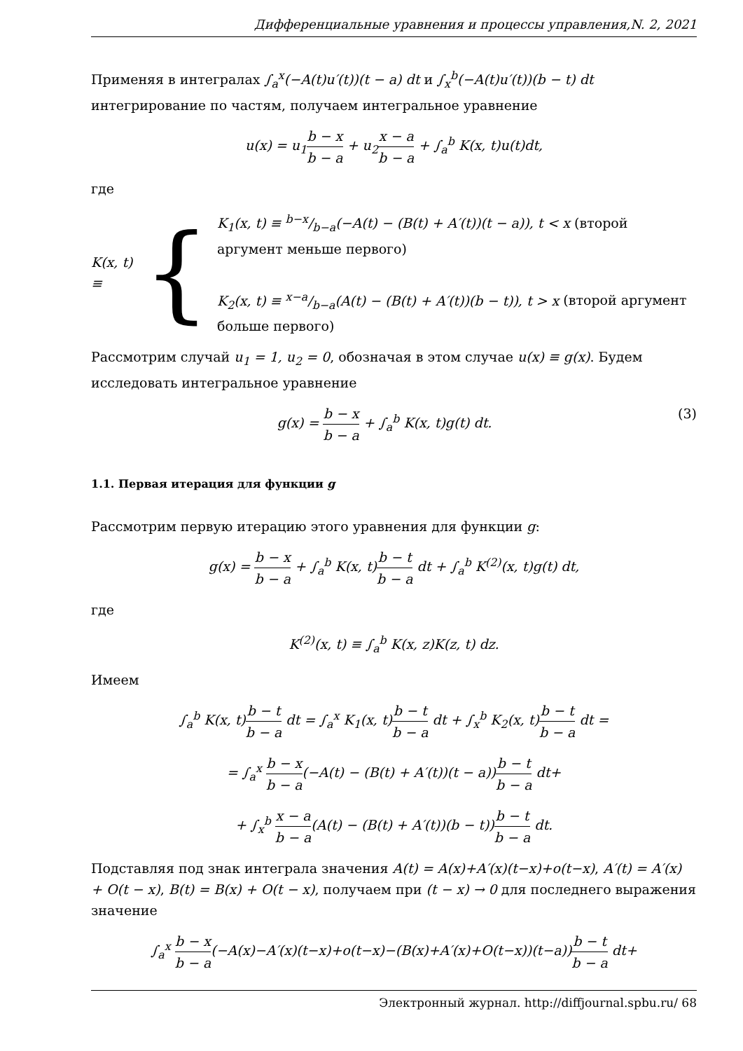Дифференциальные уравнения и процессы управления,N. 2, 2021
Применяя в интегралах ∫<sub>a</sub><sup>x</sup>(−A(t)u′(t))(t − a) dt и ∫<sub>x</sub><sup>b</sup>(−A(t)u′(t))(b − t) dt интегрирование по частям, получаем интегральное уравнение
u(x) = u<sub>1</sub>b − x b − a + u<sub>2</sub>x − a b − a + ∫<sub>a</sub><sup>b</sup> K(x, t)u(t)dt,
где
K(x, t) ≡ {
K<sub>1</sub>(x, t) ≡ b−x/b−a(−A(t) − (B(t) + A′(t))(t − a)), t < x (второй аргумент меньше первого)
K<sub>2</sub>(x, t) ≡ x−a/b−a(A(t) − (B(t) + A′(t))(b − t)), t > x (второй аргумент больше первого)
Рассмотрим случай u<sub>1</sub> = 1, u<sub>2</sub> = 0, обозначая в этом случае u(x) ≡ g(x). Будем исследовать интегральное уравнение
g(x) = b − x b − a + ∫<sub>a</sub><sup>b</sup> K(x, t)g(t) dt. (3)
1.1. Первая итерация для функции g
Рассмотрим первую итерацию этого уравнения для функции g:
g(x) = b − x b − a + ∫<sub>a</sub><sup>b</sup> K(x, t)b − t b − a dt + ∫<sub>a</sub><sup>b</sup> K<sup>(2)</sup>(x, t)g(t) dt,
где
K<sup>(2)</sup>(x, t) ≡ ∫<sub>a</sub><sup>b</sup> K(x, z)K(z, t) dz.
Имеем
∫<sub>a</sub><sup>b</sup> K(x, t)b − t b − a dt = ∫<sub>a</sub><sup>x</sup> K<sub>1</sub>(x, t)b − t b − a dt + ∫<sub>x</sub><sup>b</sup> K<sub>2</sub>(x, t)b − t b − a dt =
= ∫<sub>a</sub><sup>x</sup> b − x b − a(−A(t) − (B(t) + A′(t))(t − a))b − t b − a dt+
+ ∫<sub>x</sub><sup>b</sup> x − a b − a(A(t) − (B(t) + A′(t))(b − t))b − t b − a dt.
Подставляя под знак интеграла значения A(t) = A(x)+A′(x)(t−x)+o(t−x), A′(t) = A′(x) + O(t − x), B(t) = B(x) + O(t − x), получаем при (t − x) → 0 для последнего выражения значение
∫<sub>a</sub><sup>x</sup> b − x b − a(−A(x)−A′(x)(t−x)+o(t−x)−(B(x)+A′(x)+O(t−x))(t−a))b − t b − a dt+
Электронный журнал. http://diffjournal.spbu.ru/ 68